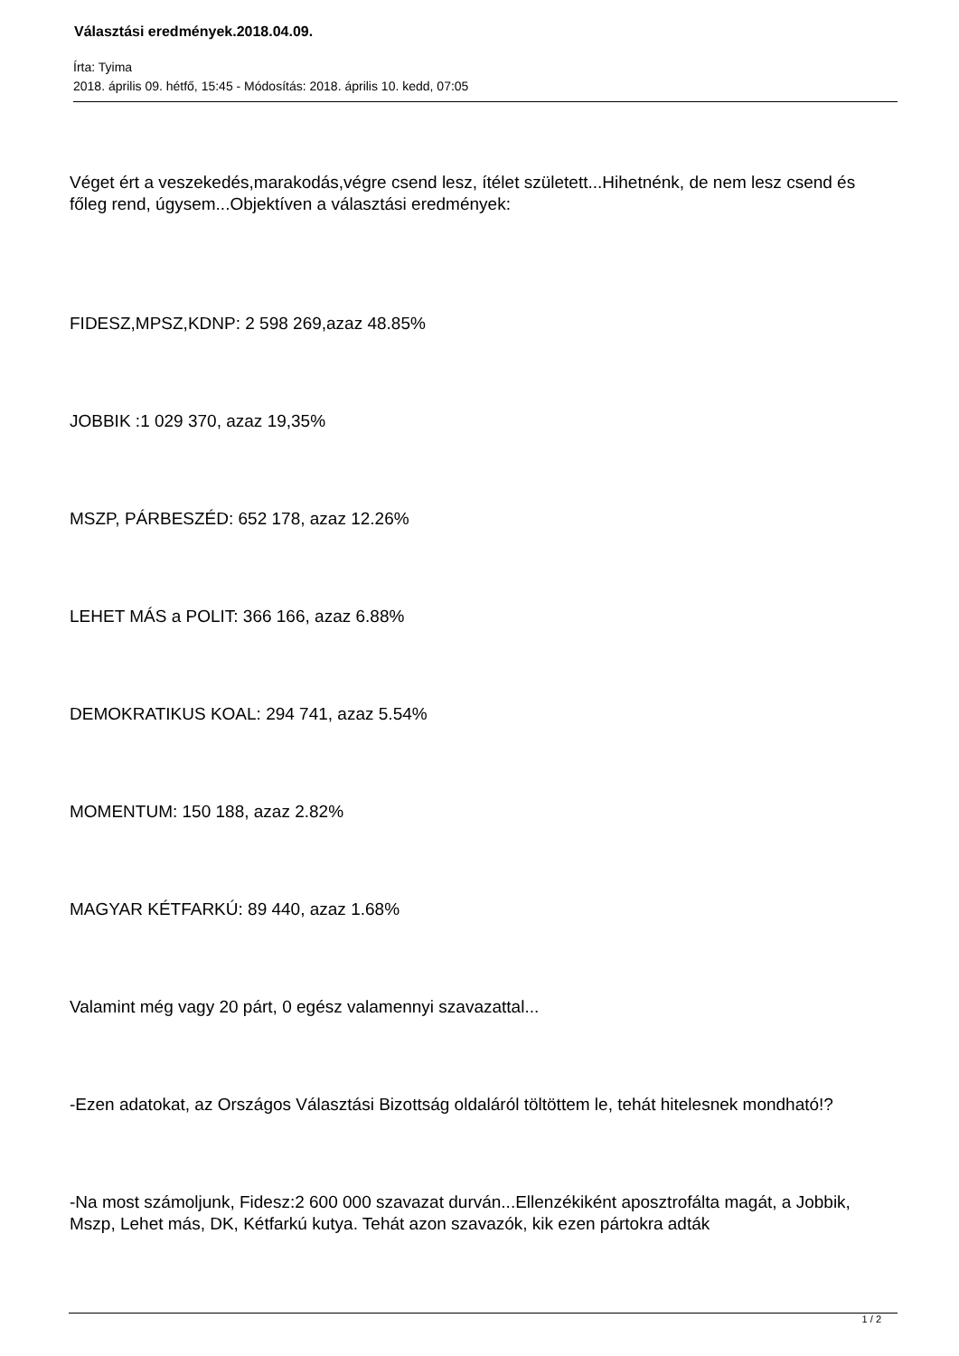Választási eredmények.2018.04.09.
Írta: Tyima
2018. április 09. hétfő, 15:45 - Módosítás: 2018. április 10. kedd, 07:05
Véget ért a veszekedés,marakodás,végre csend lesz, ítélet született...Hihetnénk, de nem lesz csend és főleg rend, úgysem...Objektíven a választási eredmények:
FIDESZ,MPSZ,KDNP: 2 598 269,azaz 48.85%
JOBBIK :1 029 370, azaz 19,35%
MSZP, PÁRBESZÉD: 652 178, azaz 12.26%
LEHET MÁS a POLIT: 366 166, azaz 6.88%
DEMOKRATIKUS KOAL: 294 741, azaz 5.54%
MOMENTUM: 150 188, azaz 2.82%
MAGYAR KÉTFARKÚ: 89 440, azaz 1.68%
Valamint még vagy 20 párt, 0 egész valamennyi szavazattal...
-Ezen adatokat, az Országos Választási Bizottság oldaláról töltöttem le, tehát hitelesnek mondható!?
-Na most számoljunk, Fidesz:2 600 000 szavazat durván...Ellenzékiként aposztrofálta magát, a Jobbik, Mszp, Lehet más, DK, Kétfarkú kutya. Tehát azon szavazók, kik ezen pártokra adták
1 / 2